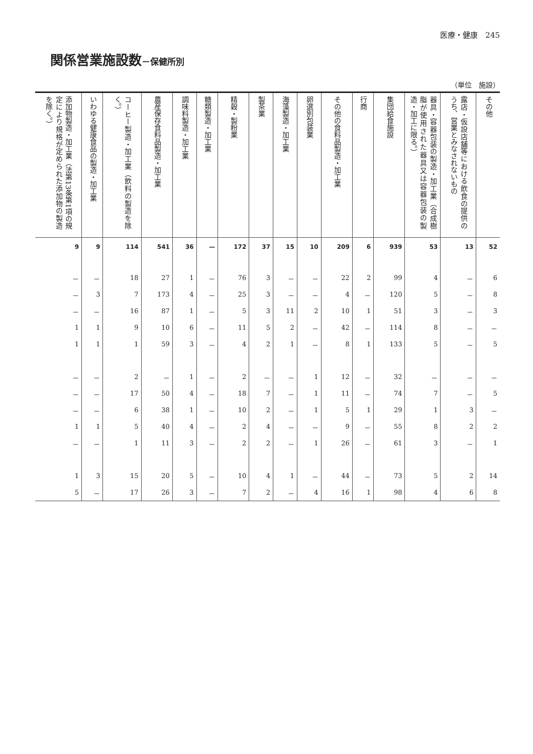医療・健康　245
関係営業施設数－保健所別
（単位　施設）
| 添加物製造・加工業（法第13条第1項の規定により規格が定められた添加物の製造を除く。） | いわゆる健康食品の製造・加工業 | コーヒー製造・加工業（飲料の製造を除く。） | 農産保存食料品製造・加工業 | 調味料製造・加工業 | 糖類製造・加工業 | 精穀・製粉業 | 製茶業 | 海藻製造・加工業 | 卵選別包装業 | その他の食料品製造・加工業 | 行商 | 集団給食施設 | 器具・容器包装の製造・加工業（合成樹脂が使用された器具又は容器包装の製造・加工に限る。） | 露店・仮設店舗等における飲食の提供のうち、営業とみなされないもの | その他 |
| --- | --- | --- | --- | --- | --- | --- | --- | --- | --- | --- | --- | --- | --- | --- | --- |
| 9 | 9 | 114 | 541 | 36 | — | 172 | 37 | 15 | 10 | 209 | 6 | 939 | 53 | 13 | 52 |
| － | － | 18 | 27 | 1 | － | 76 | 3 | － | － | 22 | 2 | 99 | 4 | － | 6 |
| － | 3 | 7 | 173 | 4 | － | 25 | 3 | － | － | 4 | － | 120 | 5 | － | 8 |
| － | － | 16 | 87 | 1 | － | 5 | 3 | 11 | 2 | 10 | 1 | 51 | 3 | － | 3 |
| 1 | 1 | 9 | 10 | 6 | － | 11 | 5 | 2 | － | 42 | － | 114 | 8 | － | － |
| 1 | 1 | 1 | 59 | 3 | － | 4 | 2 | 1 | － | 8 | 1 | 133 | 5 | － | 5 |
| － | － | 2 | － | 1 | － | 2 | － | － | 1 | 12 | － | 32 | － | － | － |
| － | － | 17 | 50 | 4 | － | 18 | 7 | － | 1 | 11 | － | 74 | 7 | － | 5 |
| － | － | 6 | 38 | 1 | － | 10 | 2 | － | 1 | 5 | 1 | 29 | 1 | 3 | － |
| 1 | 1 | 5 | 40 | 4 | － | 2 | 4 | － | － | 9 | － | 55 | 8 | 2 | 2 |
| － | － | 1 | 11 | 3 | － | 2 | 2 | － | 1 | 26 | － | 61 | 3 | － | 1 |
| 1 | 3 | 15 | 20 | 5 | － | 10 | 4 | 1 | － | 44 | － | 73 | 5 | 2 | 14 |
| 5 | － | 17 | 26 | 3 | － | 7 | 2 | － | 4 | 16 | 1 | 98 | 4 | 6 | 8 |